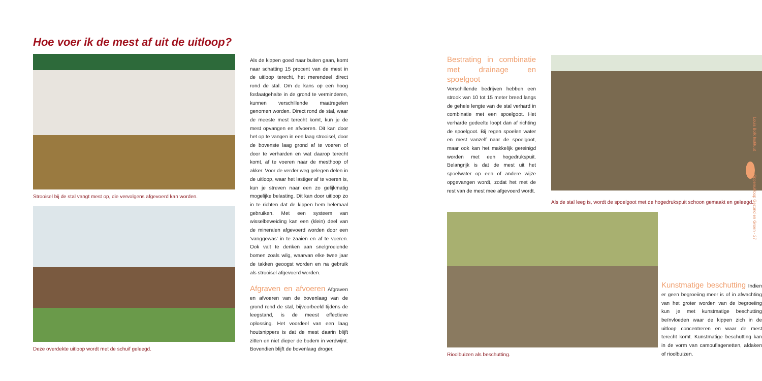Hoe voer ik de mest af uit de uitloop?
Strooisel bij de stal vangt mest op, die vervolgens afgevoerd kan worden.
Deze overdekte uitloop wordt met de schuif geleegd.
Als de kippen goed naar buiten gaan, komt naar schatting 15 procent van de mest in de uitloop terecht, het merendeel direct rond de stal. Om de kans op een hoog fosfaatgehalte in de grond te verminderen, kunnen verschillende maatregelen genomen worden. Direct rond de stal, waar de meeste mest terecht komt, kun je de mest opvangen en afvoeren. Dit kan door het op te vangen in een laag strooisel, door de bovenste laag grond af te voeren of door te verharden en wat daarop terecht komt, af te voeren naar de mesthoop of akker. Voor de verder weg gelegen delen in de uitloop, waar het lastiger af te voeren is, kun je streven naar een zo gelijkmatig mogelijke belasting. Dit kan door uitloop zo in te richten dat de kippen hem helemaal gebruiken. Met een systeem van wisselbeweiding kan een (klein) deel van de mineralen afgevoerd worden door een ‘vanggewas’ in te zaaien en af te voeren. Ook valt te denken aan snelgroeiende bomen zoals wilg, waarvan elke twee jaar de takken geoogst worden en na gebruik als strooisel afgevoerd worden.
Afgraven en afvoeren
Afgraven en afvoeren van de bovenlaag van de grond rond de stal, bijvoorbeeld tijdens de leegstand, is de meest effectieve oplossing. Het voordeel van een laag houtsnippers is dat de mest daarin blijft zitten en niet dieper de bodem in verdwijnt. Bovendien blijft de bovenlaag droger.
Bestrating in combinatie met drainage en spoelgoot
Verschillende bedrijven hebben een strook van 10 tot 15 meter breed langs de gehele lengte van de stal verhard in combinatie met een spoelgoot. Het verharde gedeelte loopt dan af richting de spoelgoot. Bij regen spoelen water en mest vanzelf naar de spoelgoot, maar ook kan het makkelijk gereinigd worden met een hogedrukspuit. Belangrijk is dat de mest uit het spoelwater op een of andere wijze opgevangen wordt, zodat het met de rest van de mest mee afgevoerd wordt.
Als de stal leeg is, wordt de spoelgoot met de hogedrukspuit schoon gemaakt en geleegd.
Rioolbuizen als beschutting.
Kunstmatige beschutting
Indien er geen begroeiing meer is of in afwachting van het groter worden van de begroeiing kun je met kunstmatige beschutting beïnvloeden waar de kippen zich in de uitloop concentreren en waar de mest terecht komt. Kunstmatige beschutting kan in de vorm van camouflagenetten, afdaken of rioolbuizen.
Louis Bolk Instituut Kippenuitloop Gezond en Groen - 27